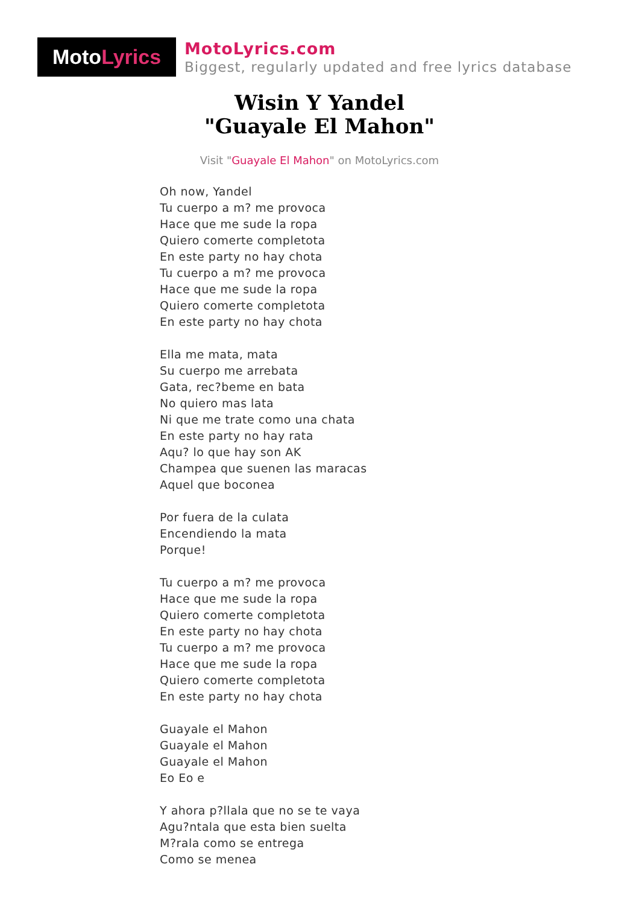Moto Lyrics
MotoLyrics.com
Biggest, regularly updated and free lyrics database
Wisin Y Yandel
"Guayale El Mahon"
Visit "Guayale El Mahon" on MotoLyrics.com
Oh now, Yandel
Tu cuerpo a m? me provoca
Hace que me sude la ropa
Quiero comerte completota
En este party no hay chota
Tu cuerpo a m? me provoca
Hace que me sude la ropa
Quiero comerte completota
En este party no hay chota
Ella me mata, mata
Su cuerpo me arrebata
Gata, rec?beme en bata
No quiero mas lata
Ni que me trate como una chata
En este party no hay rata
Aqu? lo que hay son AK
Champea que suenen las maracas
Aquel que boconea
Por fuera de la culata
Encendiendo la mata
Porque!
Tu cuerpo a m? me provoca
Hace que me sude la ropa
Quiero comerte completota
En este party no hay chota
Tu cuerpo a m? me provoca
Hace que me sude la ropa
Quiero comerte completota
En este party no hay chota
Guayale el Mahon
Guayale el Mahon
Guayale el Mahon
Eo Eo e
Y ahora p?llala que no se te vaya
Agu?ntala que esta bien suelta
M?rala como se entrega
Como se menea